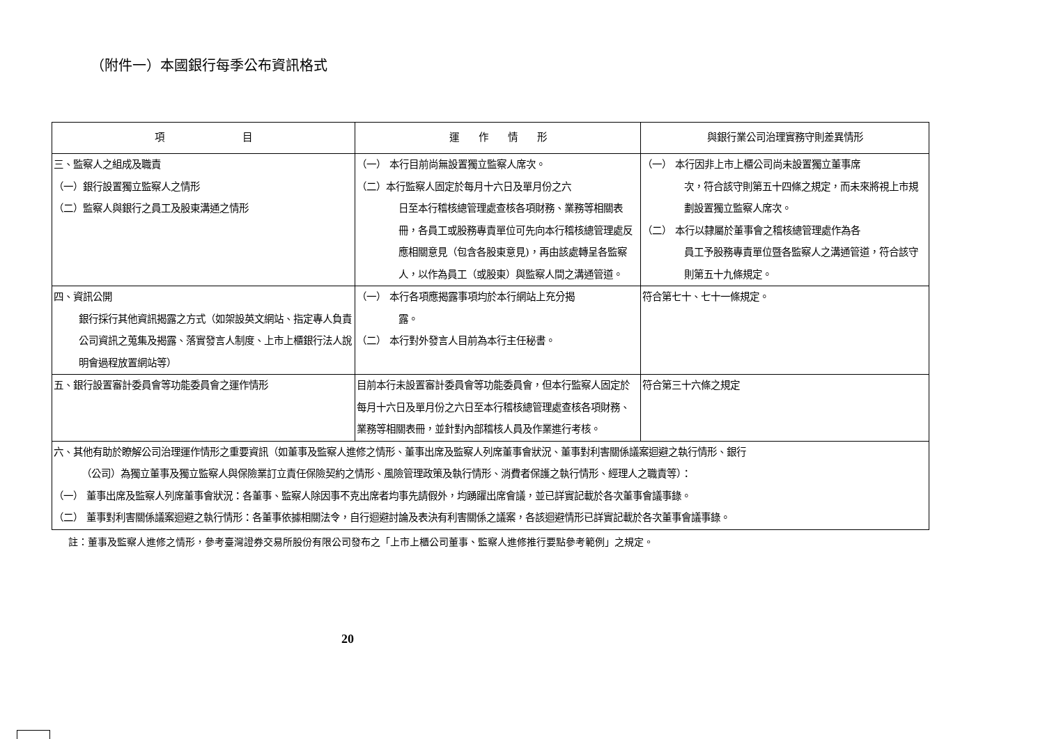（附件一）本國銀行每季公布資訊格式
| 項 目 | 運 作 情 形 | 與銀行業公司治理實務守則差異情形 |
| --- | --- | --- |
| 三、監察人之組成及職責 （一）銀行設置獨立監察人之情形 （二）監察人與銀行之員工及股東溝通之情形 | （一） 本行目前尚無設置獨立監察人席次。 （二）本行監察人固定於每月十六日及單月份之六 日至本行稽核總管理處查核各項財務、業務等相關表冊，各員工或股務專責單位可先向本行稽核總管理處反應相關意見（包含各股東意見)，再由該處轉呈各監察人，以作為員工（或股東）與監察人間之溝通管道。 | （一） 本行因非上市上櫃公司尚未設置獨立董事席 次，符合該守則第五十四條之規定，而未來將視上市規劃設置獨立監察人席次。 （二） 本行以隸屬於董事會之稽核總管理處作為各 員工予股務專責單位暨各監察人之溝通管道，符合該守則第五十九條規定。 |
| 四、資訊公開 銀行採行其他資訊揭露之方式（如架設英文網站、指定專人負責公司資訊之蒐集及揭露、落實發言人制度、上市上櫃銀行法人說明會過程放置網站等） | （一） 本行各項應揭露事項均於本行網站上充分揭 露。 （二） 本行對外發言人目前為本行主任秘書。 | 符合第七十、七十一條規定。 |
| 五、銀行設置審計委員會等功能委員會之運作情形 | 目前本行未設置審計委員會等功能委員會，但本行監察人固定於每月十六日及單月份之六日至本行稽核總管理處查核各項財務、業務等相關表冊，並針對內部稽核人員及作業進行考核。 | 符合第三十六條之規定 |
| 六、其他有助於瞭解公司治理運作情形之重要資訊（如董事及監察人進修之情形、董事出席及監察人列席董事會狀況、董事對利害關係議案迴避之執行情形、銀行 （公司）為獨立董事及獨立監察人與保險業訂立責任保險契約之情形、風險管理政策及執行情形、消費者保護之執行情形、經理人之職責等）： （一） 董事出席及監察人列席董事會狀況：各董事、監察人除因事不克出席者均事先請假外，均踴躍出席會議，並已詳實記載於各次董事會議事錄。 （二） 董事對利害關係議案迴避之執行情形：各董事依據相關法令，自行迴避討論及表決有利害關係之議案，各該迴避情形已詳實記載於各次董事會議事錄。 | | |
註：董事及監察人進修之情形，參考臺灣證券交易所股份有限公司發布之「上市上櫃公司董事、監察人進修推行要點參考範例」之規定。
20